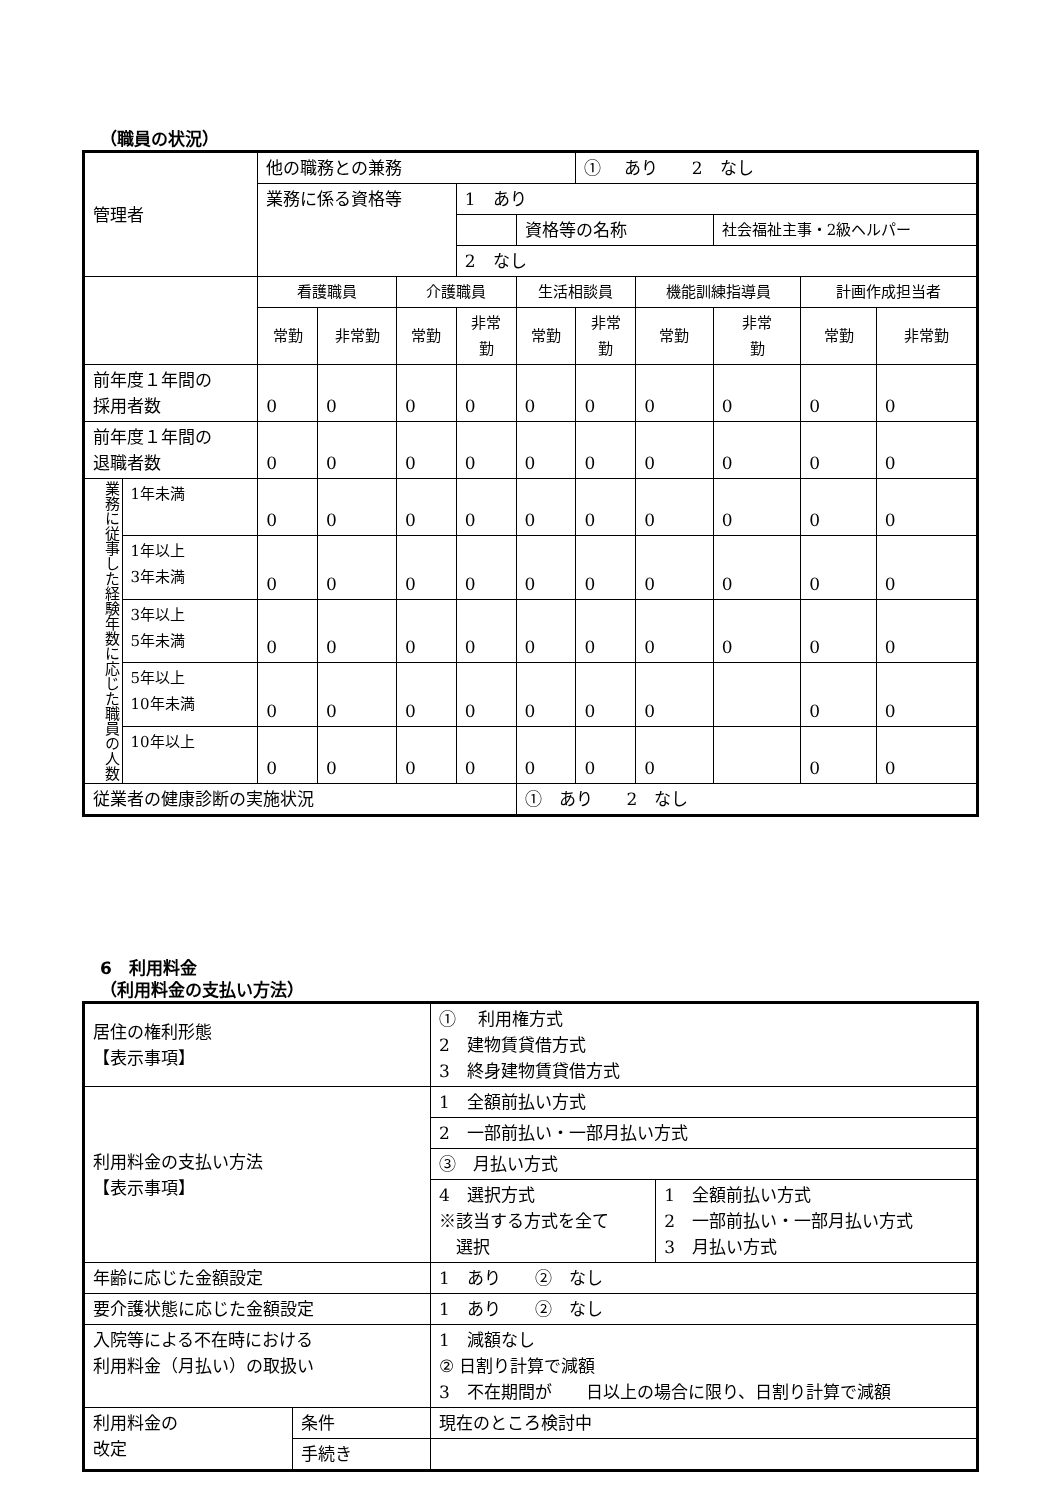（職員の状況）
| 管理者 | | 他の職務との兼務 | | | | | ① あり 2 なし | | | | |
| | | 業務に係る資格等 | | | 1 あり | | | | | | |
| | | | | | | 資格等の名称 | | | 社会福祉主事・2級ヘルパー | | |
| | | | | | 2 なし | | | | | | |
| | | 看護職員 | | 介護職員 | | 生活相談員 | | 機能訓練指導員 | | 計画作成担当者 | |
| | | 常勤 | 非常勤 | 常勤 | 非常 勤 | 常勤 | 非常 勤 | 常勤 | 非常 勤 | 常勤 | 非常勤 |
| 前年度１年間の 採用者数 | | 0 | 0 | 0 | 0 | 0 | 0 | 0 | 0 | 0 | 0 |
| 前年度１年間の 退職者数 | | 0 | 0 | 0 | 0 | 0 | 0 | 0 | 0 | 0 | 0 |
| 業務に従事した経験年数に応じた職員の人数 | 1年未満 | 0 | 0 | 0 | 0 | 0 | 0 | 0 | 0 | 0 | 0 |
| | 1年以上 3年未満 | 0 | 0 | 0 | 0 | 0 | 0 | 0 | 0 | 0 | 0 |
| | 3年以上 5年未満 | 0 | 0 | 0 | 0 | 0 | 0 | 0 | 0 | 0 | 0 |
| | 5年以上 10年未満 | 0 | 0 | 0 | 0 | 0 | 0 | 0 | | 0 | 0 |
| | 10年以上 | 0 | 0 | 0 | 0 | 0 | 0 | 0 | | 0 | 0 |
| 従業者の健康診断の実施状況 | | | | | | ① あり 2 なし | | | | | |
6　利用料金
（利用料金の支払い方法）
| 居住の権利形態 【表示事項】 | | ① 利用権方式 2 建物賃貸借方式 3 終身建物賃貸借方式 | |
| 利用料金の支払い方法 【表示事項】 | | 1 全額前払い方式 | |
| | | 2 一部前払い・一部月払い方式 | |
| | | ③ 月払い方式 | |
| | | 4 選択方式 ※該当する方式を全て 選択 | 1 全額前払い方式 2 一部前払い・一部月払い方式 3 月払い方式 |
| 年齢に応じた金額設定 | | 1 あり ② なし | |
| 要介護状態に応じた金額設定 | | 1 あり ② なし | |
| 入院等による不在時における 利用料金（月払い）の取扱い | | 1 減額なし ② 日割り計算で減額 3 不在期間が 日以上の場合に限り、日割り計算で減額 | |
| 利用料金の 改定 | 条件 | 現在のところ検討中 | |
| | 手続き | | |